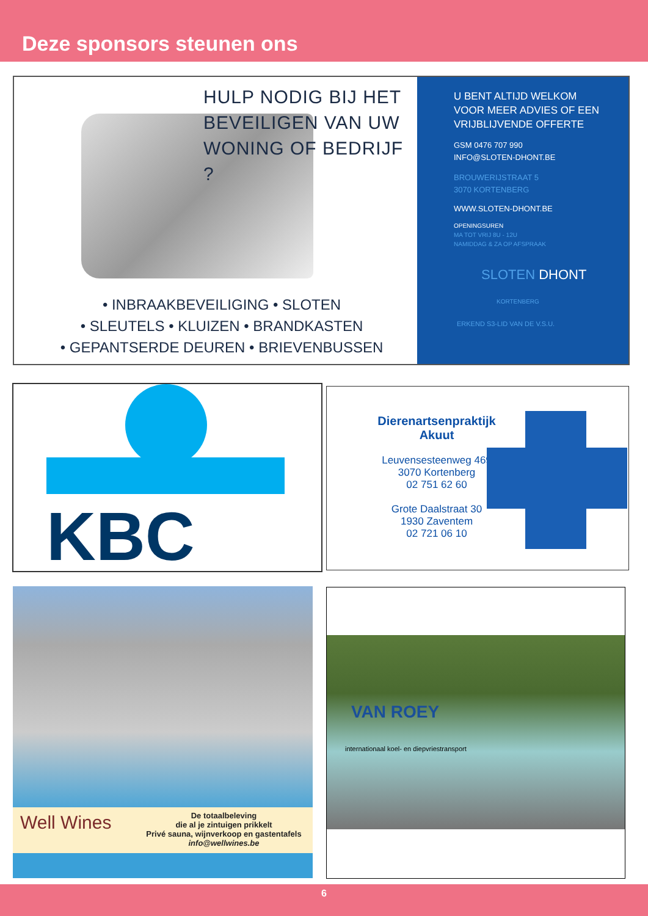Deze sponsors steunen ons
HULP NODIG BIJ HET
BEVEILIGEN VAN UW
WONING OF BEDRIJF ?
• INBRAAKBEVEILIGING • SLOTEN
• SLEUTELS • KLUIZEN • BRANDKASTEN
• GEPANTSERDE DEUREN • BRIEVENBUSSEN
U BENT ALTIJD WELKOM
VOOR MEER ADVIES OF EEN
VRIJBLIJVENDE OFFERTE
GSM 0476 707 990
INFO@SLOTEN-DHONT.BE
BROUWERIJSTRAAT 5
3070 KORTENBERG
WWW.SLOTEN-DHONT.BE
OPENINGSUREN
MA TOT VRIJ 8U - 12U
NAMIDDAG & ZA OP AFSPRAAK
SLOTEN DHONT
KORTENBERG
ERKEND S3-LID VAN DE V.S.U.
KBC
Dierenartsenpraktijk
Akuut
Leuvensesteenweg 469
3070 Kortenberg
02 751 62 60
Grote Daalstraat 30
1930 Zaventem
02 721 06 10
De totaalbeleving
die al je zintuigen prikkelt
Privé sauna, wijnverkoop en gastentafels
info@wellwines.be
Well Wines
VAN ROEY
internationaal koel- en diepvriestransport
6